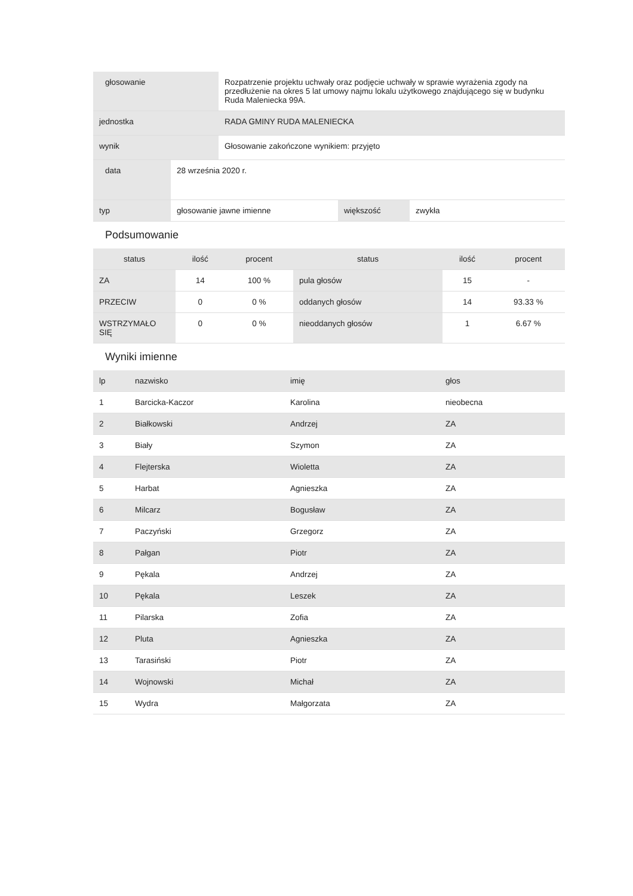| głosowanie | Rozpatrzenie projektu uchwały oraz podjęcie uchwały w sprawie wyrażenia zgody na przedłużenie na okres 5 lat umowy najmu lokalu użytkowego znajdującego się w budynku Ruda Maleniecka 99A. |
| jednostka | RADA GMINY RUDA MALENIECKA |
| wynik | Głosowanie zakończone wynikiem: przyjęto |
| data | 28 września 2020 r. | | |
| typ | głosowanie jawne imienne | większość | zwykła |
Podsumowanie
| status | ilość | procent | status | ilość | procent |
| --- | --- | --- | --- | --- | --- |
| ZA | 14 | 100 % | pula głosów | 15 | - |
| PRZECIW | 0 | 0 % | oddanych głosów | 14 | 93.33 % |
| WSTRZYMAŁO SIĘ | 0 | 0 % | nieoddanych głosów | 1 | 6.67 % |
Wyniki imienne
| lp | nazwisko | imię | głos |
| 1 | Barcicka-Kaczor | Karolina | nieobecna |
| 2 | Białkowski | Andrzej | ZA |
| 3 | Biały | Szymon | ZA |
| 4 | Flejterska | Wioletta | ZA |
| 5 | Harbat | Agnieszka | ZA |
| 6 | Milcarz | Bogusław | ZA |
| 7 | Paczyński | Grzegorz | ZA |
| 8 | Pałgan | Piotr | ZA |
| 9 | Pękala | Andrzej | ZA |
| 10 | Pękala | Leszek | ZA |
| 11 | Pilarska | Zofia | ZA |
| 12 | Pluta | Agnieszka | ZA |
| 13 | Tarasiński | Piotr | ZA |
| 14 | Wojnowski | Michał | ZA |
| 15 | Wydra | Małgorzata | ZA |